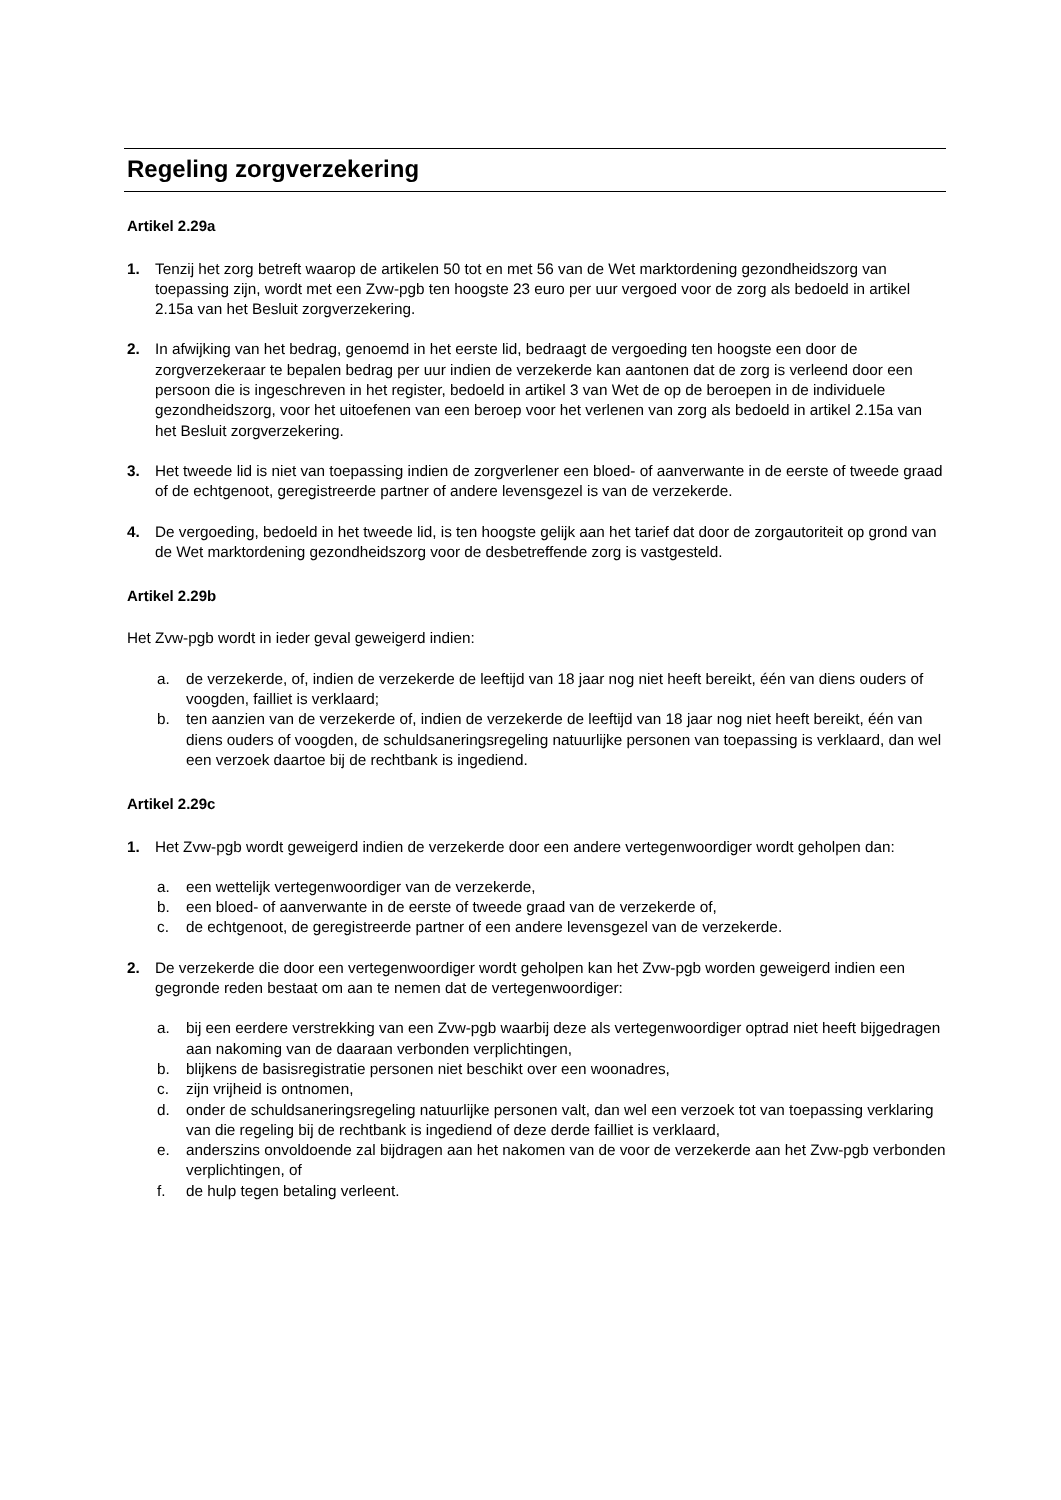Regeling zorgverzekering
Artikel 2.29a
1. Tenzij het zorg betreft waarop de artikelen 50 tot en met 56 van de Wet marktordening gezondheidszorg van toepassing zijn, wordt met een Zvw-pgb ten hoogste 23 euro per uur vergoed voor de zorg als bedoeld in artikel 2.15a van het Besluit zorgverzekering.
2. In afwijking van het bedrag, genoemd in het eerste lid, bedraagt de vergoeding ten hoogste een door de zorgverzekeraar te bepalen bedrag per uur indien de verzekerde kan aantonen dat de zorg is verleend door een persoon die is ingeschreven in het register, bedoeld in artikel 3 van Wet de op de beroepen in de individuele gezondheidszorg, voor het uitoefenen van een beroep voor het verlenen van zorg als bedoeld in artikel 2.15a van het Besluit zorgverzekering.
3. Het tweede lid is niet van toepassing indien de zorgverlener een bloed- of aanverwante in de eerste of tweede graad of de echtgenoot, geregistreerde partner of andere levensgezel is van de verzekerde.
4. De vergoeding, bedoeld in het tweede lid, is ten hoogste gelijk aan het tarief dat door de zorgautoriteit op grond van de Wet marktordening gezondheidszorg voor de desbetreffende zorg is vastgesteld.
Artikel 2.29b
Het Zvw-pgb wordt in ieder geval geweigerd indien:
a. de verzekerde, of, indien de verzekerde de leeftijd van 18 jaar nog niet heeft bereikt, één van diens ouders of voogden, failliet is verklaard;
b. ten aanzien van de verzekerde of, indien de verzekerde de leeftijd van 18 jaar nog niet heeft bereikt, één van diens ouders of voogden, de schuldsaneringsregeling natuurlijke personen van toepassing is verklaard, dan wel een verzoek daartoe bij de rechtbank is ingediend.
Artikel 2.29c
1. Het Zvw-pgb wordt geweigerd indien de verzekerde door een andere vertegenwoordiger wordt geholpen dan:
a. een wettelijk vertegenwoordiger van de verzekerde,
b. een bloed- of aanverwante in de eerste of tweede graad van de verzekerde of,
c. de echtgenoot, de geregistreerde partner of een andere levensgezel van de verzekerde.
2. De verzekerde die door een vertegenwoordiger wordt geholpen kan het Zvw-pgb worden geweigerd indien een gegronde reden bestaat om aan te nemen dat de vertegenwoordiger:
a. bij een eerdere verstrekking van een Zvw-pgb waarbij deze als vertegenwoordiger optrad niet heeft bijgedragen aan nakoming van de daaraan verbonden verplichtingen,
b. blijkens de basisregistratie personen niet beschikt over een woonadres,
c. zijn vrijheid is ontnomen,
d. onder de schuldsaneringsregeling natuurlijke personen valt, dan wel een verzoek tot van toepassing verklaring van die regeling bij de rechtbank is ingediend of deze derde failliet is verklaard,
e. anderszins onvoldoende zal bijdragen aan het nakomen van de voor de verzekerde aan het Zvw-pgb verbonden verplichtingen, of
f. de hulp tegen betaling verleent.